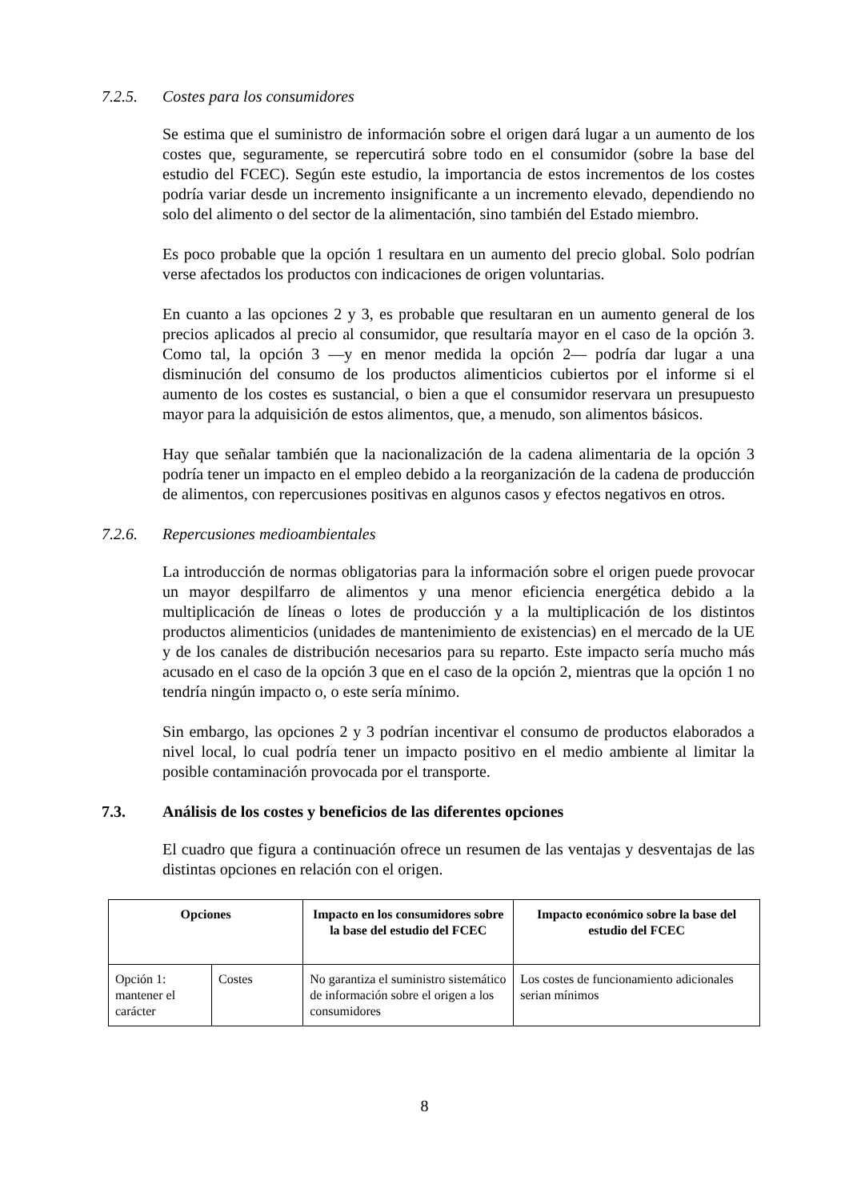7.2.5. Costes para los consumidores
Se estima que el suministro de información sobre el origen dará lugar a un aumento de los costes que, seguramente, se repercutirá sobre todo en el consumidor (sobre la base del estudio del FCEC). Según este estudio, la importancia de estos incrementos de los costes podría variar desde un incremento insignificante a un incremento elevado, dependiendo no solo del alimento o del sector de la alimentación, sino también del Estado miembro.
Es poco probable que la opción 1 resultara en un aumento del precio global. Solo podrían verse afectados los productos con indicaciones de origen voluntarias.
En cuanto a las opciones 2 y 3, es probable que resultaran en un aumento general de los precios aplicados al precio al consumidor, que resultaría mayor en el caso de la opción 3. Como tal, la opción 3 —y en menor medida la opción 2— podría dar lugar a una disminución del consumo de los productos alimenticios cubiertos por el informe si el aumento de los costes es sustancial, o bien a que el consumidor reservara un presupuesto mayor para la adquisición de estos alimentos, que, a menudo, son alimentos básicos.
Hay que señalar también que la nacionalización de la cadena alimentaria de la opción 3 podría tener un impacto en el empleo debido a la reorganización de la cadena de producción de alimentos, con repercusiones positivas en algunos casos y efectos negativos en otros.
7.2.6. Repercusiones medioambientales
La introducción de normas obligatorias para la información sobre el origen puede provocar un mayor despilfarro de alimentos y una menor eficiencia energética debido a la multiplicación de líneas o lotes de producción y a la multiplicación de los distintos productos alimenticios (unidades de mantenimiento de existencias) en el mercado de la UE y de los canales de distribución necesarios para su reparto. Este impacto sería mucho más acusado en el caso de la opción 3 que en el caso de la opción 2, mientras que la opción 1 no tendría ningún impacto o, o este sería mínimo.
Sin embargo, las opciones 2 y 3 podrían incentivar el consumo de productos elaborados a nivel local, lo cual podría tener un impacto positivo en el medio ambiente al limitar la posible contaminación provocada por el transporte.
7.3. Análisis de los costes y beneficios de las diferentes opciones
El cuadro que figura a continuación ofrece un resumen de las ventajas y desventajas de las distintas opciones en relación con el origen.
| Opciones | | Impacto en los consumidores sobre la base del estudio del FCEC | Impacto económico sobre la base del estudio del FCEC |
| --- | --- | --- | --- |
| Opción 1: mantener el carácter | Costes | No garantiza el suministro sistemático de información sobre el origen a los consumidores | Los costes de funcionamiento adicionales serian mínimos |
8